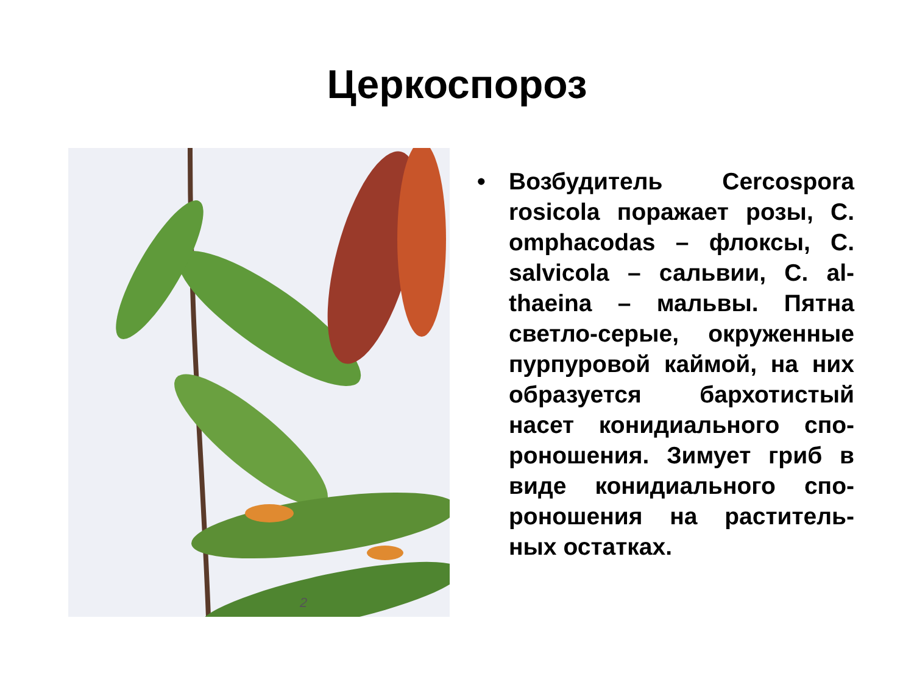Церкоспороз
2
• Возбудитель Cercospora rosicola поражает розы, C. omphacodas – флоксы, C. salvicola – сальвии, C. al-thaeina – мальвы. Пятна светло-серые, окруженные пурпуровой каймой, на них образуется бархотистый насет конидиального спо-роношения. Зимует гриб в виде конидиального спо-роношения на раститель-ных остатках.